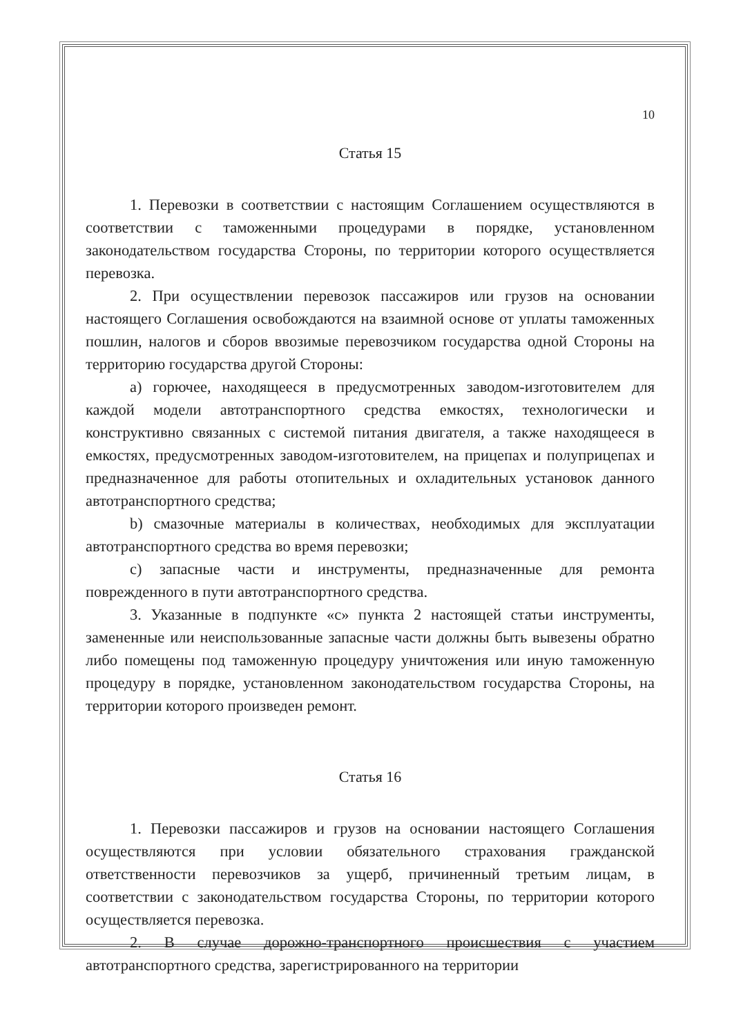10
Статья 15
1. Перевозки в соответствии с настоящим Соглашением осуществляются в соответствии с таможенными процедурами в порядке, установленном законодательством государства Стороны, по территории которого осуществляется перевозка.
2. При осуществлении перевозок пассажиров или грузов на основании настоящего Соглашения освобождаются на взаимной основе от уплаты таможенных пошлин, налогов и сборов ввозимые перевозчиком государства одной Стороны на территорию государства другой Стороны:
a) горючее, находящееся в предусмотренных заводом-изготовителем для каждой модели автотранспортного средства емкостях, технологически и конструктивно связанных с системой питания двигателя, а также находящееся в емкостях, предусмотренных заводом-изготовителем, на прицепах и полуприцепах и предназначенное для работы отопительных и охладительных установок данного автотранспортного средства;
b) смазочные материалы в количествах, необходимых для эксплуатации автотранспортного средства во время перевозки;
c) запасные части и инструменты, предназначенные для ремонта поврежденного в пути автотранспортного средства.
3. Указанные в подпункте «с» пункта 2 настоящей статьи инструменты, замененные или неиспользованные запасные части должны быть вывезены обратно либо помещены под таможенную процедуру уничтожения или иную таможенную процедуру в порядке, установленном законодательством государства Стороны, на территории которого произведен ремонт.
Статья 16
1. Перевозки пассажиров и грузов на основании настоящего Соглашения осуществляются при условии обязательного страхования гражданской ответственности перевозчиков за ущерб, причиненный третьим лицам, в соответствии с законодательством государства Стороны, по территории которого осуществляется перевозка.
2. В случае дорожно-транспортного происшествия с участием автотранспортного средства, зарегистрированного на территории